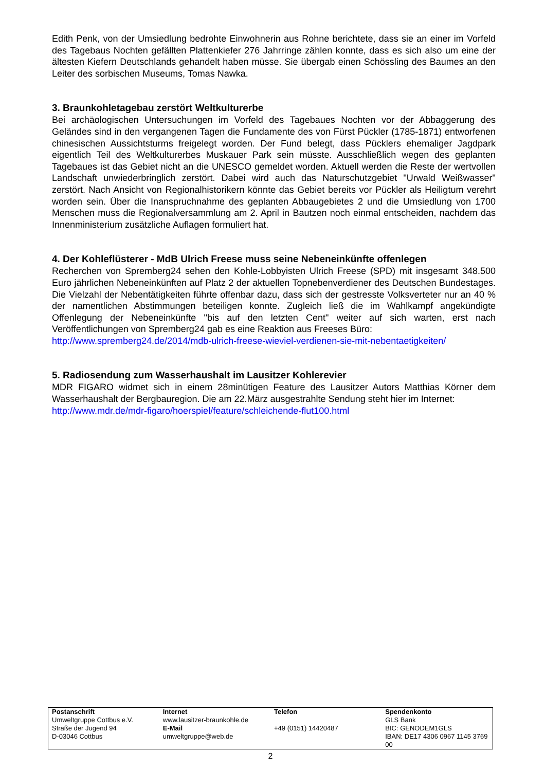Edith Penk, von der Umsiedlung bedrohte Einwohnerin aus Rohne berichtete, dass sie an einer im Vorfeld des Tagebaus Nochten gefällten Plattenkiefer 276 Jahrringe zählen konnte, dass es sich also um eine der ältesten Kiefern Deutschlands gehandelt haben müsse. Sie übergab einen Schössling des Baumes an den Leiter des sorbischen Museums, Tomas Nawka.
3. Braunkohletagebau zerstört Weltkulturerbe
Bei archäologischen Untersuchungen im Vorfeld des Tagebaues Nochten vor der Abbaggerung des Geländes sind in den vergangenen Tagen die Fundamente des von Fürst Pückler (1785-1871) entworfenen chinesischen Aussichtsturms freigelegt worden. Der Fund belegt, dass Pücklers ehemaliger Jagdpark eigentlich Teil des Weltkulturerbes Muskauer Park sein müsste. Ausschließlich wegen des geplanten Tagebaues ist das Gebiet nicht an die UNESCO gemeldet worden. Aktuell werden die Reste der wertvollen Landschaft unwiederbringlich zerstört. Dabei wird auch das Naturschutzgebiet "Urwald Weißwasser" zerstört. Nach Ansicht von Regionalhistorikern könnte das Gebiet bereits vor Pückler als Heiligtum verehrt worden sein. Über die Inanspruchnahme des geplanten Abbaugebietes 2 und die Umsiedlung von 1700 Menschen muss die Regionalversammlung am 2. April in Bautzen noch einmal entscheiden, nachdem das Innenministerium zusätzliche Auflagen formuliert hat.
4. Der Kohleflüsterer - MdB Ulrich Freese muss seine Nebeneinkünfte offenlegen
Recherchen von Spremberg24 sehen den Kohle-Lobbyisten Ulrich Freese (SPD) mit insgesamt 348.500 Euro jährlichen Nebeneinkünften auf Platz 2 der aktuellen Topnebenverdiener des Deutschen Bundestages. Die Vielzahl der Nebentätigkeiten führte offenbar dazu, dass sich der gestresste Volksverteter nur an 40 % der namentlichen Abstimmungen beteiligen konnte. Zugleich ließ die im Wahlkampf angekündigte Offenlegung der Nebeneinkünfte "bis auf den letzten Cent" weiter auf sich warten, erst nach Veröffentlichungen von Spremberg24 gab es eine Reaktion aus Freeses Büro:
http://www.spremberg24.de/2014/mdb-ulrich-freese-wieviel-verdienen-sie-mit-nebentaetigkeiten/
5. Radiosendung zum Wasserhaushalt im Lausitzer Kohlerevier
MDR FIGARO widmet sich in einem 28minütigen Feature des Lausitzer Autors Matthias Körner dem Wasserhaushalt der Bergbauregion. Die am 22.März ausgestrahlte Sendung steht hier im Internet:
http://www.mdr.de/mdr-figaro/hoerspiel/feature/schleichende-flut100.html
| Postanschrift | Internet | Telefon | Spendenkonto |
| Umweltgruppe Cottbus e.V. | www.lausitzer-braunkohle.de | | GLS Bank |
| Straße der Jugend 94 | E-Mail | +49 (0151) 14420487 | BIC: GENODEM1GLS |
| D-03046 Cottbus | umweltgruppe@web.de | | IBAN: DE17 4306 0967 1145 3769 00 |
2